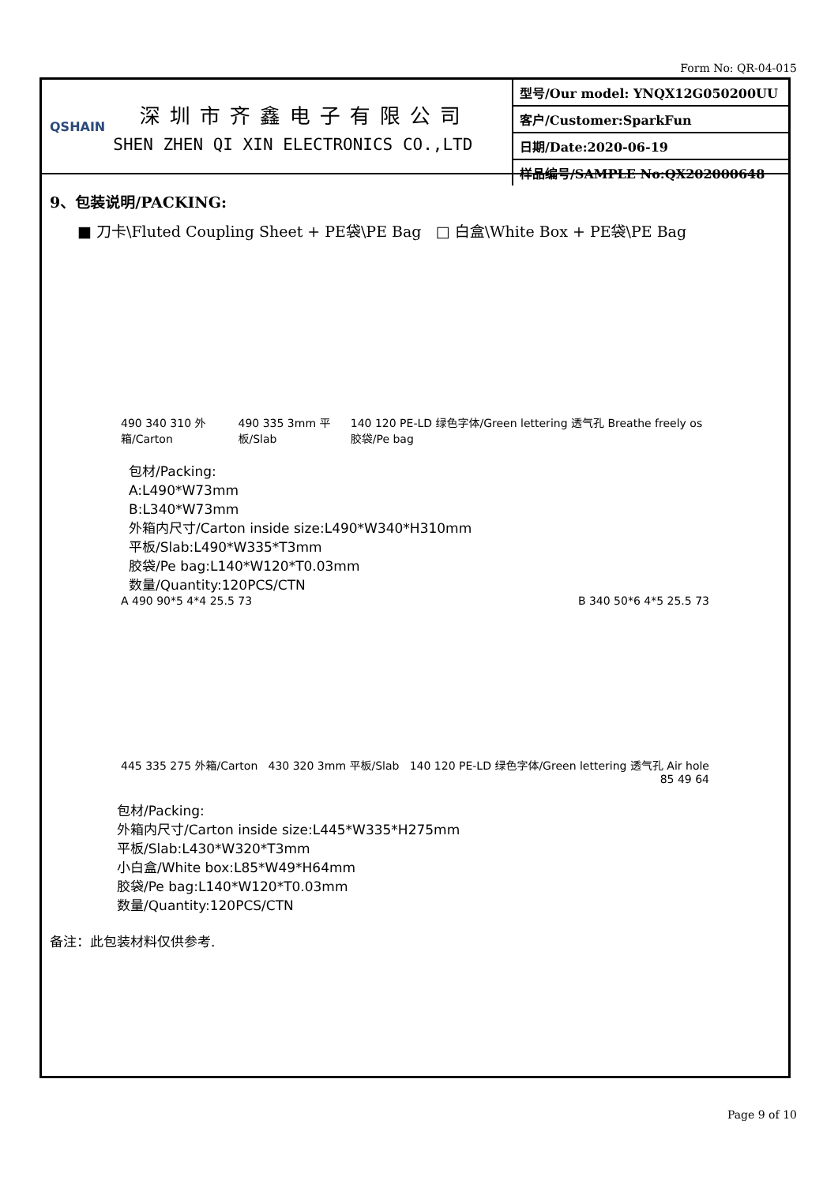Form No: QR-04-015
QSHAIN
深圳市齐鑫电子有限公司
SHEN ZHEN QI XIN ELECTRONICS CO.,LTD
| 型号/Our model: YNQX12G050200UU |
| 客户/Customer:SparkFun |
| 日期/Date:2020-06-19 |
| 样品编号/SAMPLE No:QX202000648 |
9、包装说明/PACKING:
■ 刀卡\Fluted Coupling Sheet + PE袋\PE Bag □ 白盒\White Box + PE袋\PE Bag
490 340 310 外箱/Carton 490 335 3mm 平板/Slab 140 120 PE-LD 绿色字体/Green lettering 透气孔 Breathe freely os 胶袋/Pe bag
包材/Packing:
A:L490*W73mm
B:L340*W73mm
外箱内尺寸/Carton inside size:L490*W340*H310mm
平板/Slab:L490*W335*T3mm
胶袋/Pe bag:L140*W120*T0.03mm
数量/Quantity:120PCS/CTN
A 490 90*5 4*4 25.5 73 B 340 50*6 4*5 25.5 73
445 335 275 外箱/Carton 430 320 3mm 平板/Slab 140 120 PE-LD 绿色字体/Green lettering 透气孔 Air hole
85 49 64
包材/Packing:
外箱内尺寸/Carton inside size:L445*W335*H275mm
平板/Slab:L430*W320*T3mm
小白盒/White box:L85*W49*H64mm
胶袋/Pe bag:L140*W120*T0.03mm
数量/Quantity:120PCS/CTN
备注：此包装材料仅供参考.
Page 9 of 10